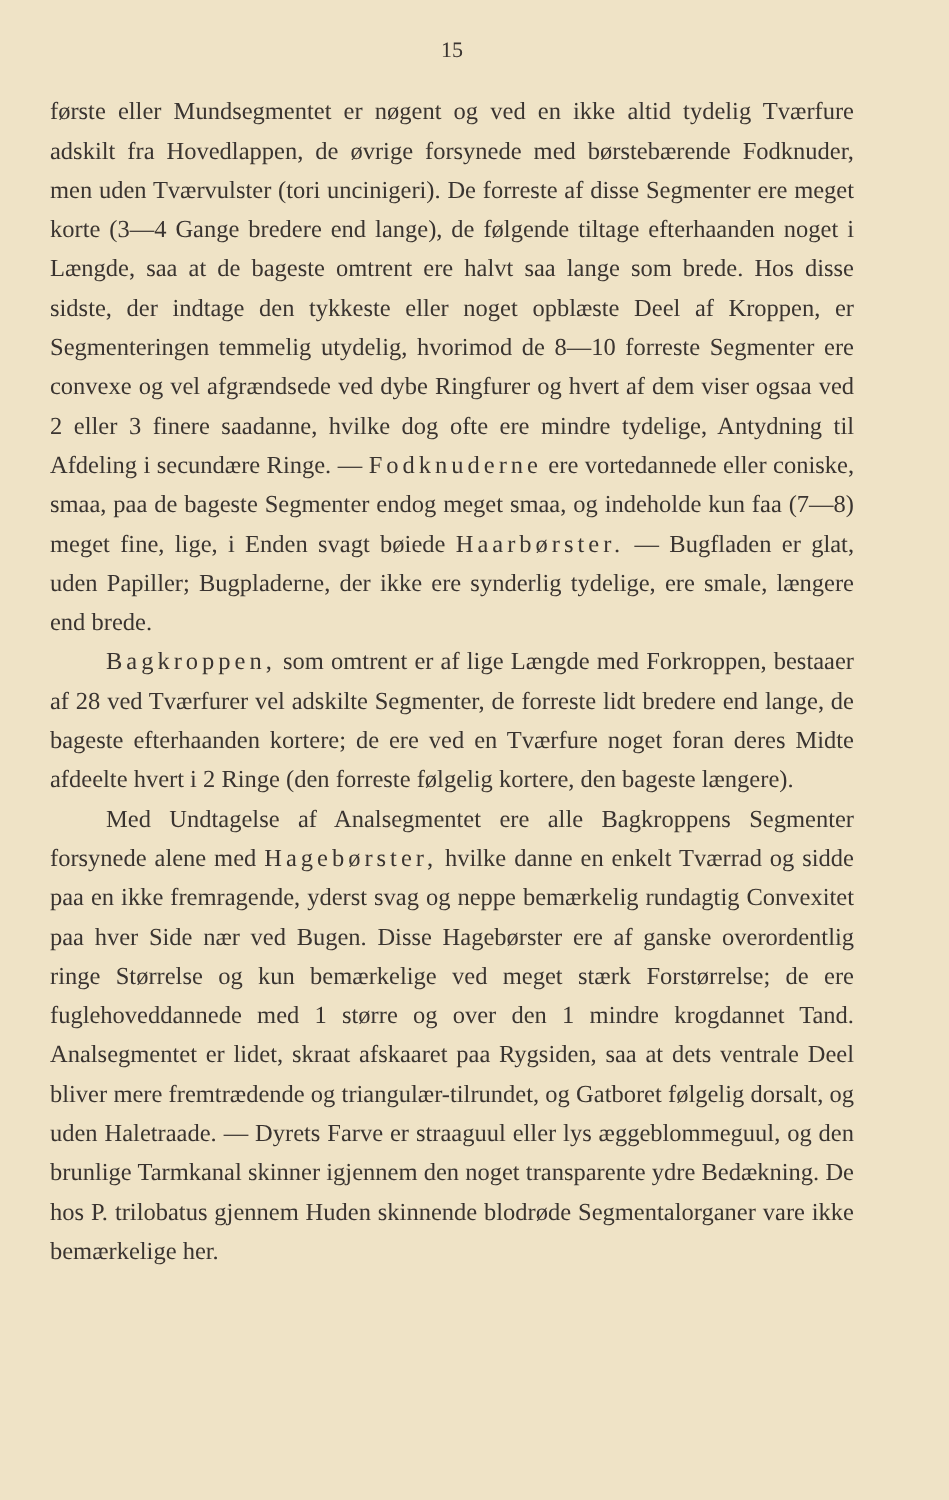15
første eller Mundsegmentet er nøgent og ved en ikke altid tydelig Tværfure adskilt fra Hovedlappen, de øvrige forsynede med børstebærende Fodknuder, men uden Tværvulster (tori uncinigeri). De forreste af disse Segmenter ere meget korte (3—4 Gange bredere end lange), de følgende tiltage efterhaanden noget i Længde, saa at de bageste omtrent ere halvt saa lange som brede. Hos disse sidste, der indtage den tykkeste eller noget opblæste Deel af Kroppen, er Segmenteringen temmelig utydelig, hvorimod de 8—10 forreste Segmenter ere convexe og vel afgrændsede ved dybe Ringfurer og hvert af dem viser ogsaa ved 2 eller 3 finere saadanne, hvilke dog ofte ere mindre tydelige, Antydning til Afdeling i secundære Ringe. — Fodknuderne ere vortedannede eller coniske, smaa, paa de bageste Segmenter endog meget smaa, og indeholde kun faa (7—8) meget fine, lige, i Enden svagt bøiede Haarbørster. — Bugfladen er glat, uden Papiller; Bugpladerne, der ikke ere synderlig tydelige, ere smale, længere end brede.
Bagkroppen, som omtrent er af lige Længde med Forkroppen, bestaaer af 28 ved Tværfurer vel adskilte Segmenter, de forreste lidt bredere end lange, de bageste efterhaanden kortere; de ere ved en Tværfure noget foran deres Midte afdeelte hvert i 2 Ringe (den forreste følgelig kortere, den bageste længere).
Med Undtagelse af Analsegmentet ere alle Bagkroppens Segmenter forsynede alene med Hagebørster, hvilke danne en enkelt Tværrad og sidde paa en ikke fremragende, yderst svag og neppe bemærkelig rundagtig Convexitet paa hver Side nær ved Bugen. Disse Hagebørster ere af ganske overordentlig ringe Størrelse og kun bemærkelige ved meget stærk Forstørrelse; de ere fuglehoveddannede med 1 større og over den 1 mindre krogdannet Tand. Analsegmentet er lidet, skraat afskaaret paa Rygsiden, saa at dets ventrale Deel bliver mere fremtrædende og triangulær-tilrundet, og Gatboret følgelig dorsalt, og uden Haletraade. — Dyrets Farve er straaguul eller lys æggeblommeguul, og den brunlige Tarmkanal skinner igjennem den noget transparente ydre Bedækning. De hos P. trilobatus gjennem Huden skinnende blodrøde Segmentalorganer vare ikke bemærkelige her.